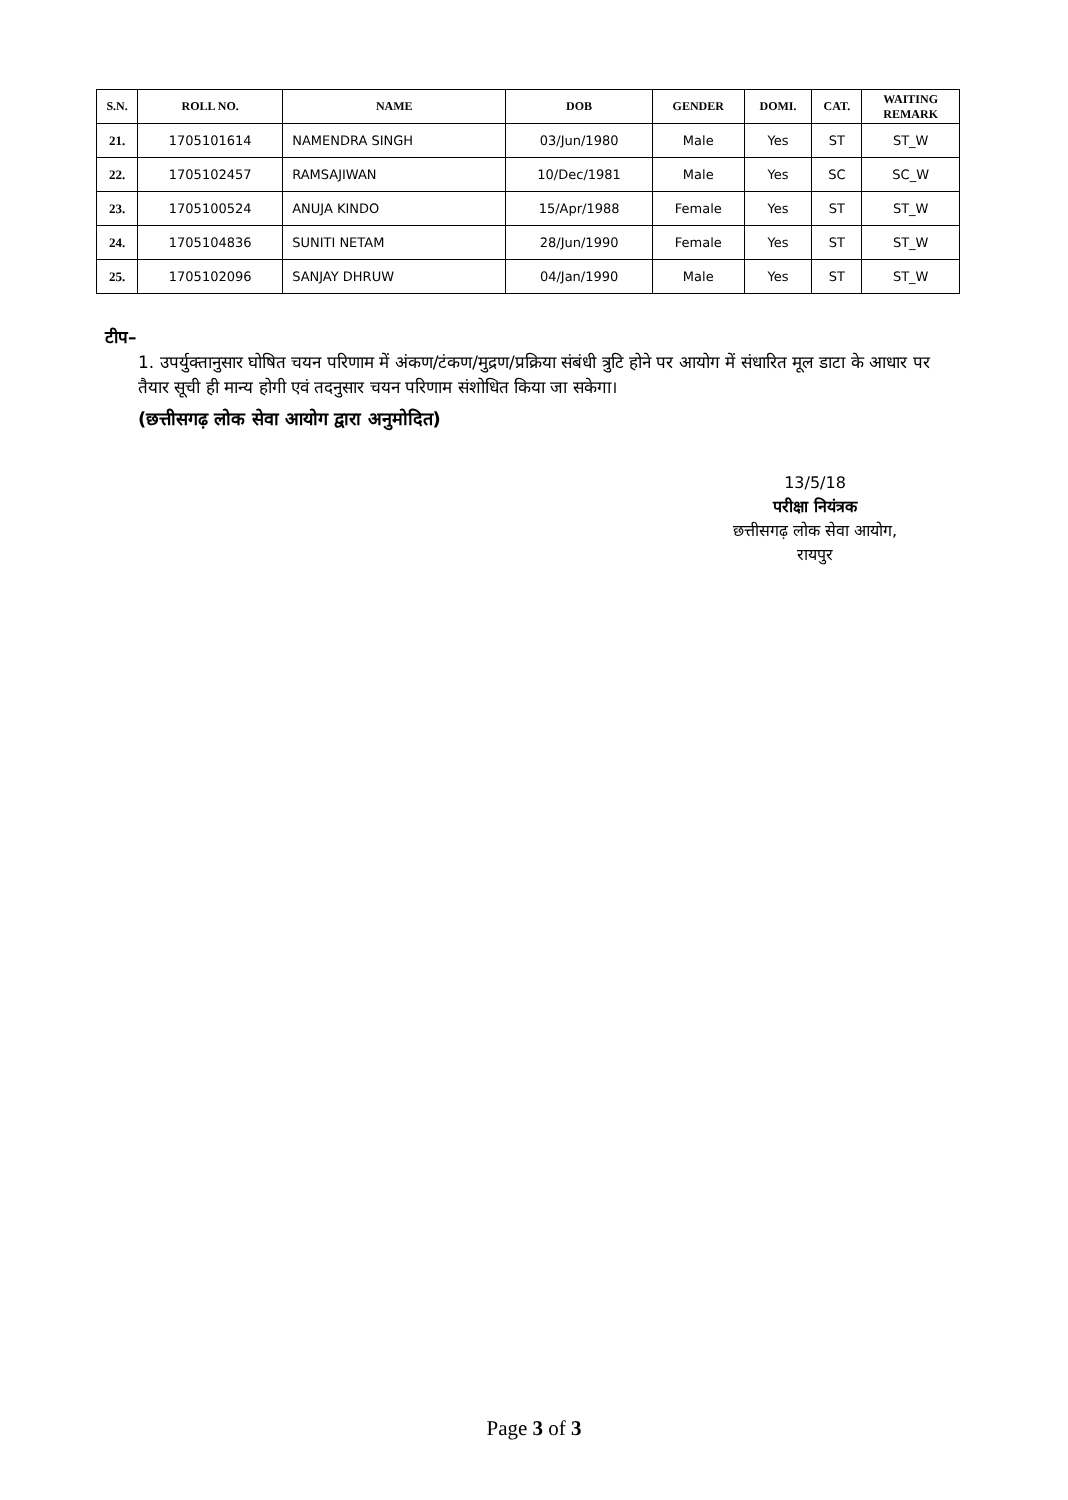| S.N. | ROLL NO. | NAME | DOB | GENDER | DOMI. | CAT. | WAITING REMARK |
| --- | --- | --- | --- | --- | --- | --- | --- |
| 21. | 1705101614 | NAMENDRA SINGH | 03/Jun/1980 | Male | Yes | ST | ST_W |
| 22. | 1705102457 | RAMSAJIWAN | 10/Dec/1981 | Male | Yes | SC | SC_W |
| 23. | 1705100524 | ANUJA KINDO | 15/Apr/1988 | Female | Yes | ST | ST_W |
| 24. | 1705104836 | SUNITI NETAM | 28/Jun/1990 | Female | Yes | ST | ST_W |
| 25. | 1705102096 | SANJAY DHRUW | 04/Jan/1990 | Male | Yes | ST | ST_W |
टीप–
1. उपर्युक्तानुसार घोषित चयन परिणाम में अंकण/टंकण/मुद्रण/प्रक्रिया संबंधी त्रुटि होने पर आयोग में संधारित मूल डाटा के आधार पर तैयार सूची ही मान्य होगी एवं तदनुसार चयन परिणाम संशोधित किया जा सकेगा।
(छत्तीसगढ़ लोक सेवा आयोग द्वारा अनुमोदित)
13/5/18
परीक्षा नियंत्रक
छत्तीसगढ़ लोक सेवा आयोग,
रायपुर
Page 3 of 3